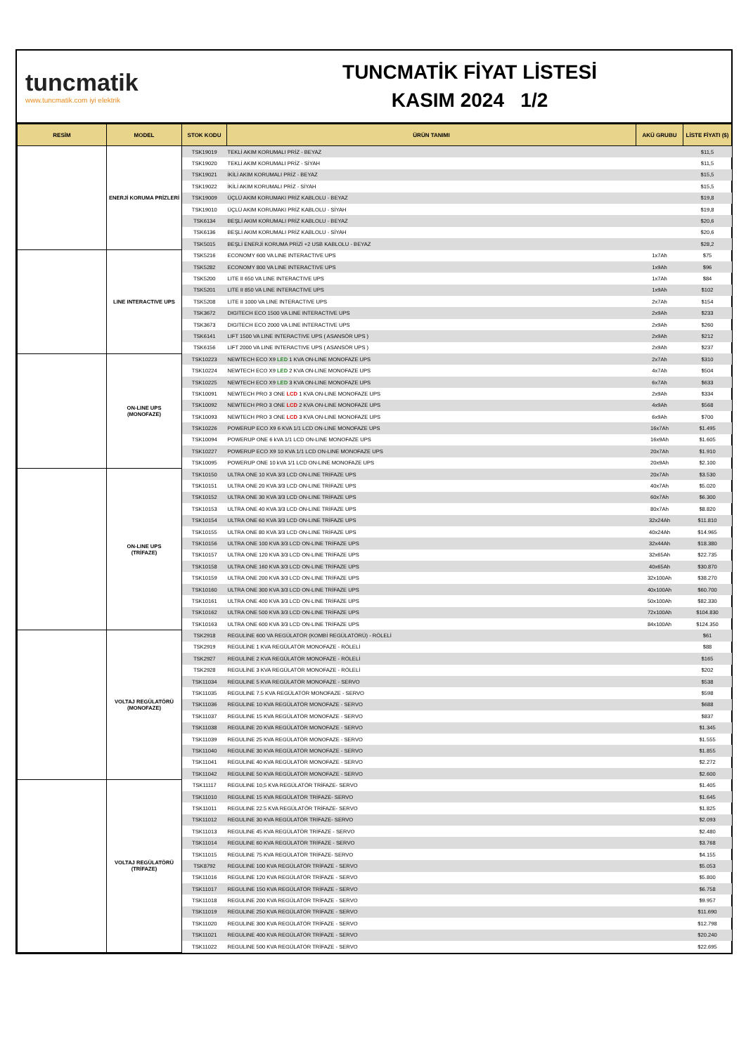tuncmatik
www.tuncmatik.com iyi elektrik
TUNCMATİK FİYAT LİSTESİ
KASIM 2024 1/2
| RESİM | MODEL | STOK KODU | ÜRÜN TANIMI | AKÜ GRUBU | LİSTE FİYATI ($) |
| --- | --- | --- | --- | --- | --- |
| | ENERJİ KORUMA PRİZLERİ | TSK19019 | TEKLİ AKIM KORUMALI PRİZ - BEYAZ | | $11,5 |
| | | TSK19020 | TEKLİ AKIM KORUMALI PRİZ - SİYAH | | $11,5 |
| | | TSK19021 | İKİLİ AKIM KORUMALI PRİZ - BEYAZ | | $15,5 |
| | | TSK19022 | İKİLİ AKIM KORUMALI PRİZ - SİYAH | | $15,5 |
| | | TSK19009 | ÜÇLÜ AKIM KORUMAKI PRİZ KABLOLU - BEYAZ | | $19,8 |
| | | TSK19010 | ÜÇLÜ AKIM KORUMAKI PRİZ KABLOLU - SİYAH | | $19,8 |
| | | TSK6134 | BEŞLİ AKIM KORUMALI PRİZ KABLOLU - BEYAZ | | $20,6 |
| | | TSK6136 | BEŞLİ AKIM KORUMALI PRİZ KABLOLU - SİYAH | | $20,6 |
| | | TSK5015 | BEŞLİ ENERJİ KORUMA PRİZİ +2 USB KABLOLU - BEYAZ | | $28,2 |
| | LINE INTERACTIVE UPS | TSK5216 | ECONOMY 600 VA LINE INTERACTIVE UPS | 1x7Ah | $75 |
| | | TSK5282 | ECONOMY 800 VA LINE INTERACTIVE UPS | 1x9Ah | $96 |
| | | TSK5200 | LITE II 650 VA LINE INTERACTIVE UPS | 1x7Ah | $84 |
| | | TSK5201 | LITE II 850 VA LINE INTERACTIVE UPS | 1x9Ah | $102 |
| | | TSK5208 | LITE II 1000 VA LINE INTERACTIVE UPS | 2x7Ah | $154 |
| | | TSK3672 | DIGITECH ECO 1500 VA LINE INTERACTIVE UPS | 2x9Ah | $233 |
| | | TSK3673 | DIGITECH ECO 2000 VA LINE INTERACTIVE UPS | 2x9Ah | $260 |
| | | TSK6141 | LIFT 1500 VA LINE INTERACTIVE UPS ( ASANSÖR UPS ) | 2x9Ah | $212 |
| | | TSK6156 | LIFT 2000 VA LINE INTERACTIVE UPS ( ASANSÖR UPS ) | 2x9Ah | $237 |
| | ON-LINE UPS (MONOFAZE) | TSK10223 | NEWTECH ECO X9 LED 1 KVA ON-LINE MONOFAZE UPS | 2x7Ah | $310 |
| | | TSK10224 | NEWTECH ECO X9 LED 2 KVA ON-LINE MONOFAZE UPS | 4x7Ah | $504 |
| | | TSK10225 | NEWTECH ECO X9 LED 3 KVA ON-LINE MONOFAZE UPS | 6x7Ah | $633 |
| | | TSK10091 | NEWTECH PRO 3 ONE LCD 1 KVA ON-LINE MONOFAZE UPS | 2x9Ah | $334 |
| | | TSK10092 | NEWTECH PRO 3 ONE LCD 2 KVA ON-LINE MONOFAZE UPS | 4x9Ah | $568 |
| | | TSK10093 | NEWTECH PRO 3 ONE LCD 3 KVA ON-LINE MONOFAZE UPS | 6x9Ah | $700 |
| | | TSK10226 | POWERUP ECO X9 6 KVA 1/1 LCD ON-LINE MONOFAZE UPS | 16x7Ah | $1.495 |
| | | TSK10094 | POWERUP ONE 6 kVA 1/1 LCD ON-LINE MONOFAZE UPS | 16x9Ah | $1.605 |
| | | TSK10227 | POWERUP ECO X9 10 KVA 1/1 LCD ON-LINE MONOFAZE UPS | 20x7Ah | $1.910 |
| | | TSK10095 | POWERUP ONE 10 kVA 1/1 LCD ON-LINE MONOFAZE UPS | 20x9Ah | $2.100 |
| | ON-LINE UPS (TRİFAZE) | TSK10150 | ULTRA ONE 10 KVA 3/3 LCD ON-LINE TRİFAZE UPS | 20x7Ah | $3.530 |
| | | TSK10151 | ULTRA ONE 20 KVA 3/3 LCD ON-LINE TRİFAZE UPS | 40x7Ah | $5.020 |
| | | TSK10152 | ULTRA ONE 30 KVA 3/3 LCD ON-LINE TRİFAZE UPS | 60x7Ah | $6.300 |
| | | TSK10153 | ULTRA ONE 40 KVA 3/3 LCD ON-LINE TRİFAZE UPS | 80x7Ah | $8.820 |
| | | TSK10154 | ULTRA ONE 60 KVA 3/3 LCD ON-LINE TRİFAZE UPS | 32x24Ah | $11.810 |
| | | TSK10155 | ULTRA ONE 80 KVA 3/3 LCD ON-LINE TRİFAZE UPS | 40x24Ah | $14.965 |
| | | TSK10156 | ULTRA ONE 100 KVA 3/3 LCD ON-LINE TRİFAZE UPS | 32x44Ah | $18.380 |
| | | TSK10157 | ULTRA ONE 120 KVA 3/3 LCD ON-LINE TRİFAZE UPS | 32x65Ah | $22.735 |
| | | TSK10158 | ULTRA ONE 160 KVA 3/3 LCD ON-LINE TRİFAZE UPS | 40x65Ah | $30.870 |
| | | TSK10159 | ULTRA ONE 200 KVA 3/3 LCD ON-LINE TRİFAZE UPS | 32x100Ah | $38.270 |
| | | TSK10160 | ULTRA ONE 300 KVA 3/3 LCD ON-LINE TRİFAZE UPS | 40x100Ah | $60.700 |
| | | TSK10161 | ULTRA ONE 400 KVA 3/3 LCD ON-LINE TRİFAZE UPS | 50x100Ah | $82.330 |
| | | TSK10162 | ULTRA ONE 500 KVA 3/3 LCD ON-LINE TRİFAZE UPS | 72x100Ah | $104.830 |
| | | TSK10163 | ULTRA ONE 600 KVA 3/3 LCD ON-LINE TRİFAZE UPS | 84x100Ah | $124.350 |
| | VOLTAJ REGÜLATÖRÜ (MONOFAZE) | TSK2918 | REGULİNE 600 VA REGÜLATÖR (KOMBİ REGÜLATÖRÜ) - RÖLELİ | | $61 |
| | | TSK2919 | REGULİNE 1 KVA REGÜLATÖR MONOFAZE - RÖLELİ | | $88 |
| | | TSK2927 | REGULİNE 2 KVA REGÜLATÖR MONOFAZE - RÖLELİ | | $165 |
| | | TSK2928 | REGULİNE 3 KVA REGÜLATÖR MONOFAZE - RÖLELİ | | $202 |
| | | TSK11034 | REGULINE 5 KVA REGÜLATÖR MONOFAZE - SERVO | | $538 |
| | | TSK11035 | REGULINE 7.5 KVA REGÜLATÖR MONOFAZE - SERVO | | $598 |
| | | TSK11036 | REGULINE 10 KVA REGÜLATÖR MONOFAZE - SERVO | | $688 |
| | | TSK11037 | REGULINE 15 KVA REGÜLATÖR MONOFAZE - SERVO | | $837 |
| | | TSK11038 | REGULINE 20 KVA REGÜLATÖR MONOFAZE - SERVO | | $1.345 |
| | | TSK11039 | REGULINE 25 KVA REGÜLATÖR MONOFAZE - SERVO | | $1.555 |
| | | TSK11040 | REGULINE 30 KVA REGÜLATÖR MONOFAZE - SERVO | | $1.855 |
| | | TSK11041 | REGULINE 40 KVA REGÜLATÖR MONOFAZE - SERVO | | $2.272 |
| | | TSK11042 | REGULINE 50 KVA REGÜLATÖR MONOFAZE - SERVO | | $2.600 |
| | VOLTAJ REGÜLATÖRÜ (TRİFAZE) | TSK11117 | REGULINE 10,5 KVA REGÜLATÖR TRİFAZE- SERVO | | $1.405 |
| | | TSK11010 | REGULINE 15 KVA REGÜLATÖR TRİFAZE- SERVO | | $1.645 |
| | | TSK11011 | REGULINE 22.5 KVA REGÜLATÖR TRİFAZE- SERVO | | $1.825 |
| | | TSK11012 | REGULINE 30 KVA REGÜLATÖR TRİFAZE- SERVO | | $2.093 |
| | | TSK11013 | REGULINE 45 KVA REGÜLATÖR TRİFAZE - SERVO | | $2.480 |
| | | TSK11014 | REGULINE 60 KVA REGÜLATÖR TRİFAZE - SERVO | | $3.768 |
| | | TSK11015 | REGULINE 75 KVA REGÜLATÖR TRİFAZE- SERVO | | $4.155 |
| | | TSK8792 | REGULINE 100 KVA REGÜLATÖR TRİFAZE - SERVO | | $5.053 |
| | | TSK11016 | REGULINE 120 KVA REGÜLATÖR TRİFAZE - SERVO | | $5.800 |
| | | TSK11017 | REGULINE 150 KVA REGÜLATÖR TRİFAZE - SERVO | | $6.758 |
| | | TSK11018 | REGULINE 200 KVA REGÜLATÖR TRİFAZE - SERVO | | $9.957 |
| | | TSK11019 | REGULINE 250 KVA REGÜLATÖR TRİFAZE - SERVO | | $11.690 |
| | | TSK11020 | REGULINE 300 KVA REGÜLATÖR TRİFAZE - SERVO | | $12.798 |
| | | TSK11021 | REGULINE 400 KVA REGÜLATÖR TRİFAZE - SERVO | | $20.240 |
| | | TSK11022 | REGULINE 500 KVA REGÜLATÖR TRİFAZE - SERVO | | $22.695 |